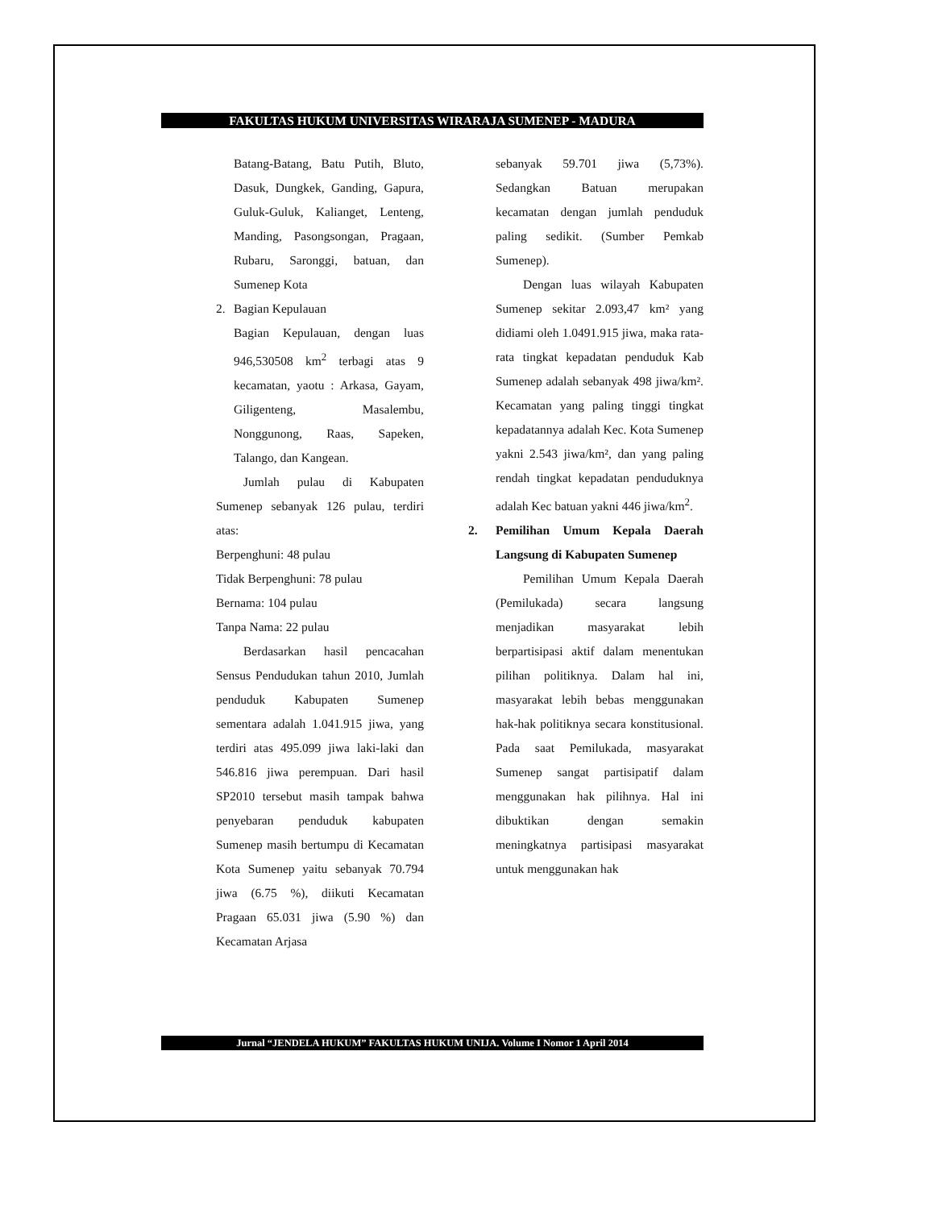FAKULTAS HUKUM UNIVERSITAS WIRARAJA SUMENEP - MADURA
Batang-Batang, Batu Putih, Bluto, Dasuk, Dungkek, Ganding, Gapura, Guluk-Guluk, Kalianget, Lenteng, Manding, Pasongsongan, Pragaan, Rubaru, Saronggi, batuan, dan Sumenep Kota
2. Bagian Kepulauan
Bagian Kepulauan, dengan luas 946,530508 km<sup>2</sup> terbagi atas 9 kecamatan, yaotu : Arkasa, Gayam, Giligenteng, Masalembu, Nonggunong, Raas, Sapeken, Talango, dan Kangean.
Jumlah pulau di Kabupaten Sumenep sebanyak 126 pulau, terdiri atas:
Berpenghuni: 48 pulau
Tidak Berpenghuni: 78 pulau
Bernama: 104 pulau
Tanpa Nama: 22 pulau
Berdasarkan hasil pencacahan Sensus Pendudukan tahun 2010, Jumlah penduduk Kabupaten Sumenep sementara adalah 1.041.915 jiwa, yang terdiri atas 495.099 jiwa laki-laki dan 546.816 jiwa perempuan. Dari hasil SP2010 tersebut masih tampak bahwa penyebaran penduduk kabupaten Sumenep masih bertumpu di Kecamatan Kota Sumenep yaitu sebanyak 70.794 jiwa (6.75 %), diikuti Kecamatan Pragaan 65.031 jiwa (5.90 %) dan Kecamatan Arjasa
sebanyak 59.701 jiwa (5,73%). Sedangkan Batuan merupakan kecamatan dengan jumlah penduduk paling sedikit. (Sumber Pemkab Sumenep).
Dengan luas wilayah Kabupaten Sumenep sekitar 2.093,47 km² yang didiami oleh 1.0491.915 jiwa, maka rata-rata tingkat kepadatan penduduk Kab Sumenep adalah sebanyak 498 jiwa/km². Kecamatan yang paling tinggi tingkat kepadatannya adalah Kec. Kota Sumenep yakni 2.543 jiwa/km², dan yang paling rendah tingkat kepadatan penduduknya adalah Kec batuan yakni 446 jiwa/km<sup>2</sup>.
2. Pemilihan Umum Kepala Daerah Langsung di Kabupaten Sumenep
Pemilihan Umum Kepala Daerah (Pemilukada) secara langsung menjadikan masyarakat lebih berpartisipasi aktif dalam menentukan pilihan politiknya. Dalam hal ini, masyarakat lebih bebas menggunakan hak-hak politiknya secara konstitusional. Pada saat Pemilukada, masyarakat Sumenep sangat partisipatif dalam menggunakan hak pilihnya. Hal ini dibuktikan dengan semakin meningkatnya partisipasi masyarakat untuk menggunakan hak
Jurnal “JENDELA HUKUM” FAKULTAS HUKUM UNIJA. Volume I Nomor 1 April 2014